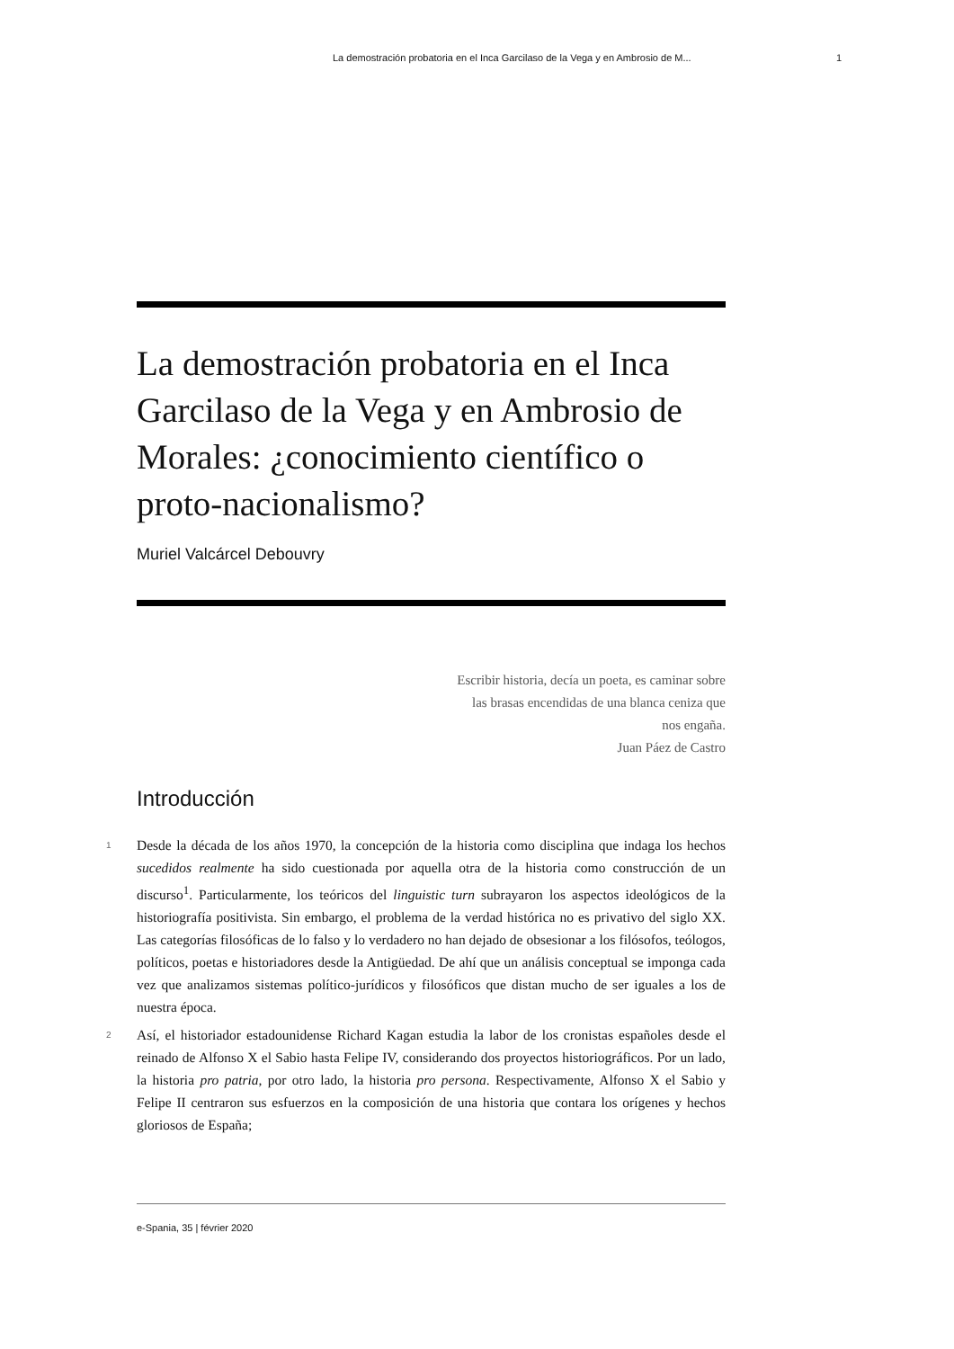La demostración probatoria en el Inca Garcilaso de la Vega y en Ambrosio de M... 1
La demostración probatoria en el Inca Garcilaso de la Vega y en Ambrosio de Morales: ¿conocimiento científico o proto-nacionalismo?
Muriel Valcárcel Debouvry
Escribir historia, decía un poeta, es caminar sobre
las brasas encendidas de una blanca ceniza que
nos engaña.
Juan Páez de Castro
Introducción
1
Desde la década de los años 1970, la concepción de la historia como disciplina que indaga los hechos sucedidos realmente ha sido cuestionada por aquella otra de la historia como construcción de un discurso<sup>1</sup>. Particularmente, los teóricos del linguistic turn subrayaron los aspectos ideológicos de la historiografía positivista. Sin embargo, el problema de la verdad histórica no es privativo del siglo XX. Las categorías filosóficas de lo falso y lo verdadero no han dejado de obsesionar a los filósofos, teólogos, políticos, poetas e historiadores desde la Antigüedad. De ahí que un análisis conceptual se imponga cada vez que analizamos sistemas político-jurídicos y filosóficos que distan mucho de ser iguales a los de nuestra época.
2
Así, el historiador estadounidense Richard Kagan estudia la labor de los cronistas españoles desde el reinado de Alfonso X el Sabio hasta Felipe IV, considerando dos proyectos historiográficos. Por un lado, la historia pro patria, por otro lado, la historia pro persona. Respectivamente, Alfonso X el Sabio y Felipe II centraron sus esfuerzos en la composición de una historia que contara los orígenes y hechos gloriosos de España;
e-Spania, 35 | février 2020